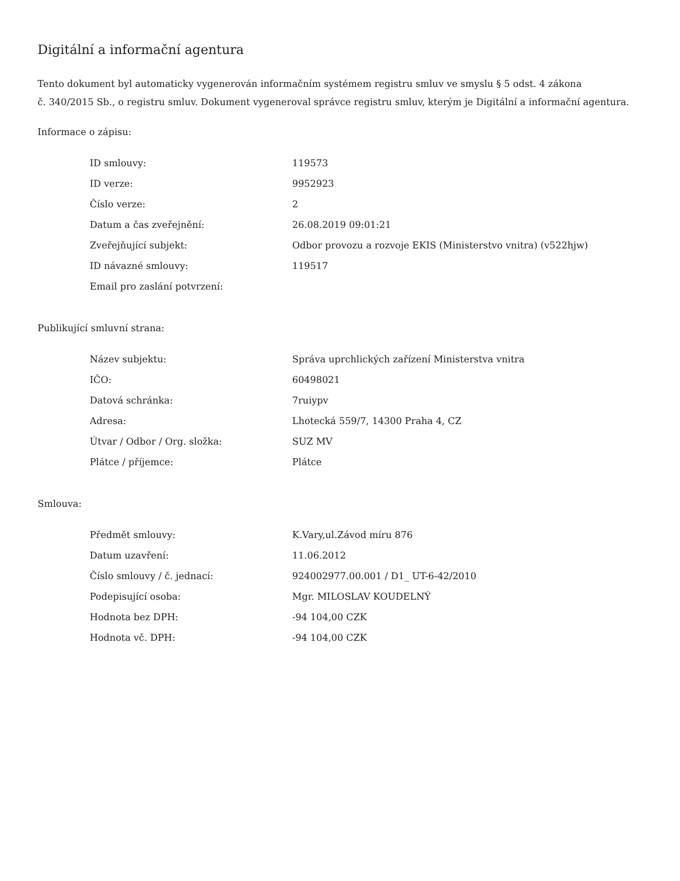Digitální a informační agentura
Tento dokument byl automaticky vygenerován informačním systémem registru smluv ve smyslu § 5 odst. 4 zákona
č. 340/2015 Sb., o registru smluv. Dokument vygeneroval správce registru smluv, kterým je Digitální a informační agentura.
Informace o zápisu:
| ID smlouvy: | 119573 |
| ID verze: | 9952923 |
| Číslo verze: | 2 |
| Datum a čas zveřejnění: | 26.08.2019 09:01:21 |
| Zveřejňující subjekt: | Odbor provozu a rozvoje EKIS (Ministerstvo vnitra) (v522hjw) |
| ID návazné smlouvy: | 119517 |
| Email pro zaslání potvrzení: | |
Publikující smluvní strana:
| Název subjektu: | Správa uprchlických zařízení Ministerstva vnitra |
| IČO: | 60498021 |
| Datová schránka: | 7ruiypv |
| Adresa: | Lhotecká 559/7, 14300 Praha 4, CZ |
| Útvar / Odbor / Org. složka: | SUZ MV |
| Plátce / příjemce: | Plátce |
Smlouva:
| Předmět smlouvy: | K.Vary,ul.Závod míru 876 |
| Datum uzavření: | 11.06.2012 |
| Číslo smlouvy / č. jednací: | 924002977.00.001 / D1_ UT-6-42/2010 |
| Podepisující osoba: | Mgr. MILOSLAV KOUDELNÝ |
| Hodnota bez DPH: | -94 104,00 CZK |
| Hodnota vč. DPH: | -94 104,00 CZK |